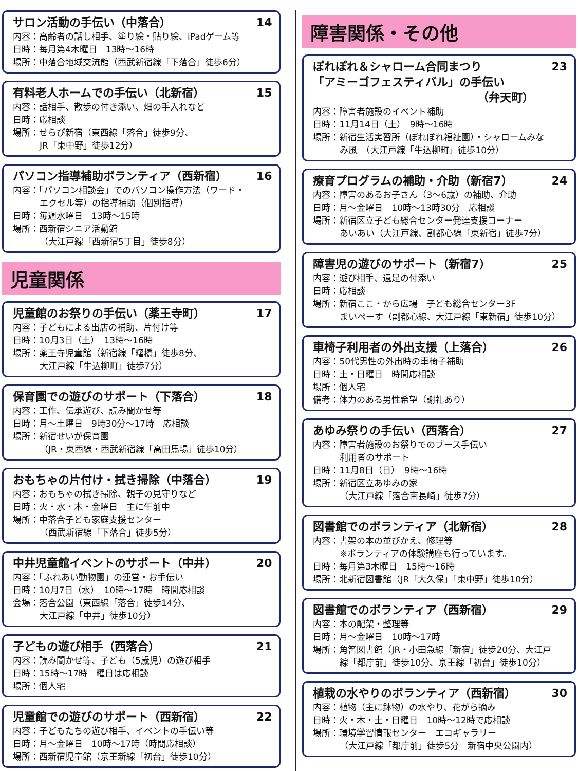サロン活動の手伝い（中落合） 14
内容：高齢者の話し相手、塗り絵・貼り絵、iPadゲーム等
日時：毎月第4木曜日　13時～16時
場所：中落合地域交流館（西武新宿線「下落合」徒歩6分）
有料老人ホームでの手伝い（北新宿） 15
内容：話相手、散歩の付き添い、畑の手入れなど
日時：応相談
場所：せらび新宿（東西線「落合」徒歩9分、
JR「東中野」徒歩12分）
パソコン指導補助ボランティア（西新宿） 16
内容：「パソコン相談会」でのパソコン操作方法（ワード・
エクセル等）の指導補助（個別指導）
日時：毎週水曜日　13時～15時
場所：西新宿シニア活動館
（大江戸線「西新宿5丁目」徒歩8分）
児童関係
児童館のお祭りの手伝い（薬王寺町） 17
内容：子どもによる出店の補助、片付け等
日時：10月3日（土）　13時～16時
場所：薬王寺児童館（新宿線「曙橋」徒歩8分、
大江戸線「牛込柳町」徒歩7分）
保育園での遊びのサポート（下落合） 18
内容：工作、伝承遊び、読み聞かせ等
日時：月～土曜日　9時30分～17時　応相談
場所：新宿せいが保育園
（JR・東西線・西武新宿線「高田馬場」徒歩10分）
おもちゃの片付け・拭き掃除（中落合） 19
内容：おもちゃの拭き掃除、親子の見守りなど
日時：火・水・木・金曜日　主に午前中
場所：中落合子ども家庭支援センター
（西武新宿線「下落合」徒歩5分）
中井児童館イベントのサポート（中井） 20
内容：「ふれあい動物園」の運営・お手伝い
日時：10月7日（水）　10時～17時　時間応相談
会場：落合公園（東西線「落合」徒歩14分、
大江戸線「中井」徒歩10分）
子どもの遊び相手（西落合） 21
内容：読み聞かせ等、子ども（5歳児）の遊び相手
日時：15時～17時　曜日は応相談
場所：個人宅
児童館での遊びのサポート（西新宿） 22
内容：子どもたちの遊び相手、イベントの手伝い等
日時：月～金曜日　10時～17時（時間応相談）
場所：西新宿児童館（京王新線「初台」徒歩10分）
障害関係・その他
ぽれぽれ＆シャローム合同まつり
「アミーゴフェスティバル」の手伝い
（弁天町） 23
内容：障害者施設のイベント補助
日時：11月14日（土）　9時～16時
場所：新宿生活実習所（ぽれぽれ福祉園）・シャロームみな
み風　（大江戸線「牛込柳町」徒歩10分）
療育プログラムの補助・介助（新宿7） 24
内容：障害のあるお子さん（3～6歳）の補助、介助
日時：月～金曜日　10時～13時30分　応相談
場所：新宿区立子ども総合センター発達支援コーナー
あいあい（大江戸線、副都心線「東新宿」徒歩7分）
障害児の遊びのサポート（新宿7） 25
内容：遊び相手、遠足の付添い
日時：応相談
場所：新宿ここ・から広場　子ども総合センター3F
まいぺーす（副都心線、大江戸線「東新宿」徒歩10分）
車椅子利用者の外出支援（上落合） 26
内容：50代男性の外出時の車椅子補助
日時：土・日曜日　時間応相談
場所：個人宅
備考：体力のある男性希望（謝礼あり）
あゆみ祭りの手伝い（西落合） 27
内容：障害者施設のお祭りでのブース手伝い
利用者のサポート
日時：11月8日（日）　9時～16時
場所：新宿区立あゆみの家
（大江戸線「落合南長崎」徒歩7分）
図書館でのボランティア（北新宿） 28
内容：書架の本の並びかえ、修理等
※ボランティアの体験講座も行っています。
日時：毎月第3木曜日　15時～16時
場所：北新宿図書館（JR「大久保」「東中野」徒歩10分）
図書館でのボランティア（西新宿） 29
内容：本の配架・整理等
日時：月～金曜日　10時～17時
場所：角筈図書館（JR・小田急線「新宿」徒歩20分、大江戸
線「都庁前」徒歩10分、京王線「初台」徒歩10分）
植栽の水やりのボランティア（西新宿） 30
内容：植物（主に鉢物）の水やり、花がら摘み
日時：火・木・土・日曜日　10時～12時で応相談
場所：環境学習情報センター　エコギャラリー
（大江戸線「都庁前」徒歩5分　新宿中央公園内）